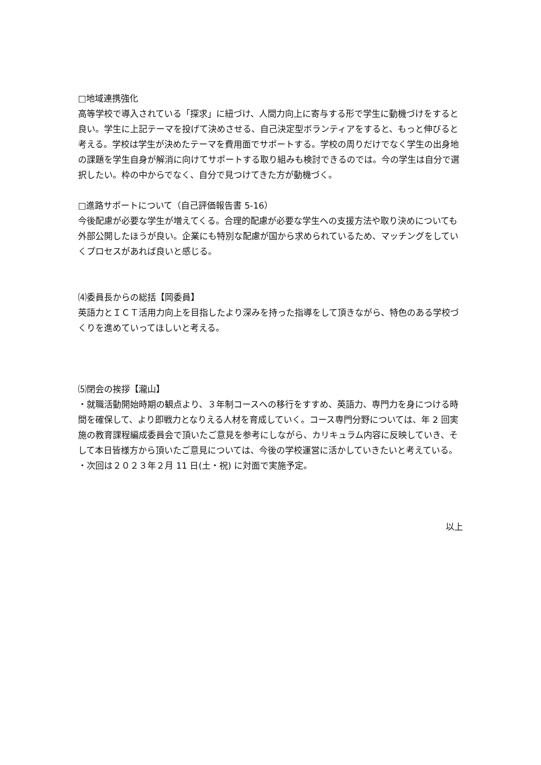□地域連携強化
高等学校で導入されている「探求」に紐づけ、人間力向上に寄与する形で学生に動機づけをすると良い。学生に上記テーマを投げて決めさせる、自己決定型ボランティアをすると、もっと伸びると考える。学校は学生が決めたテーマを費用面でサポートする。学校の周りだけでなく学生の出身地の課題を学生自身が解消に向けてサポートする取り組みも検討できるのでは。今の学生は自分で選択したい。枠の中からでなく、自分で見つけてきた方が動機づく。
□進路サポートについて（自己評価報告書 5-16）
今後配慮が必要な学生が増えてくる。合理的配慮が必要な学生への支援方法や取り決めについても外部公開したほうが良い。企業にも特別な配慮が国から求められているため、マッチングをしていくプロセスがあれば良いと感じる。
⑷委員長からの総括【岡委員】
英語力とＩＣＴ活用力向上を目指したより深みを持った指導をして頂きながら、特色のある学校づくりを進めていってほしいと考える。
⑸閉会の挨拶【瀧山】
・就職活動開始時期の観点より、３年制コースへの移行をすすめ、英語力、専門力を身につける時間を確保して、より即戦力となりえる人材を育成していく。コース専門分野については、年 2 回実施の教育課程編成委員会で頂いたご意見を参考にしながら、カリキュラム内容に反映していき、そして本日皆様方から頂いたご意見については、今後の学校運営に活かしていきたいと考えている。
・次回は２０２３年２月 11 日(土・祝) に対面で実施予定。
以上